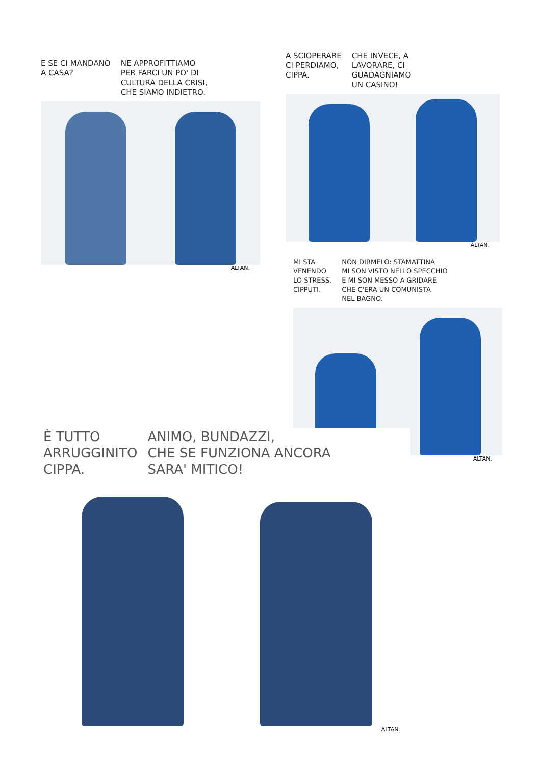E SE CI MANDANO
A CASA?
NE APPROFITTIAMO
PER FARCI UN PO' DI
CULTURA DELLA CRISI,
CHE SIAMO INDIETRO.
ALTAN.
A SCIOPERARE
CI PERDIAMO,
CIPPA.
CHE INVECE, A
LAVORARE, CI
GUADAGNIAMO
UN CASINO!
ALTAN.
MI STA
VENENDO
LO STRESS,
CIPPUTI.
NON DIRMELO: STAMATTINA
MI SON VISTO NELLO SPECCHIO
E MI SON MESSO A GRIDARE
CHE C'ERA UN COMUNISTA
NEL BAGNO.
ALTAN.
È TUTTO
ARRUGGINITO
CIPPA.
ANIMO, BUNDAZZI,
CHE SE FUNZIONA ANCORA
SARA' MITICO!
ALTAN.